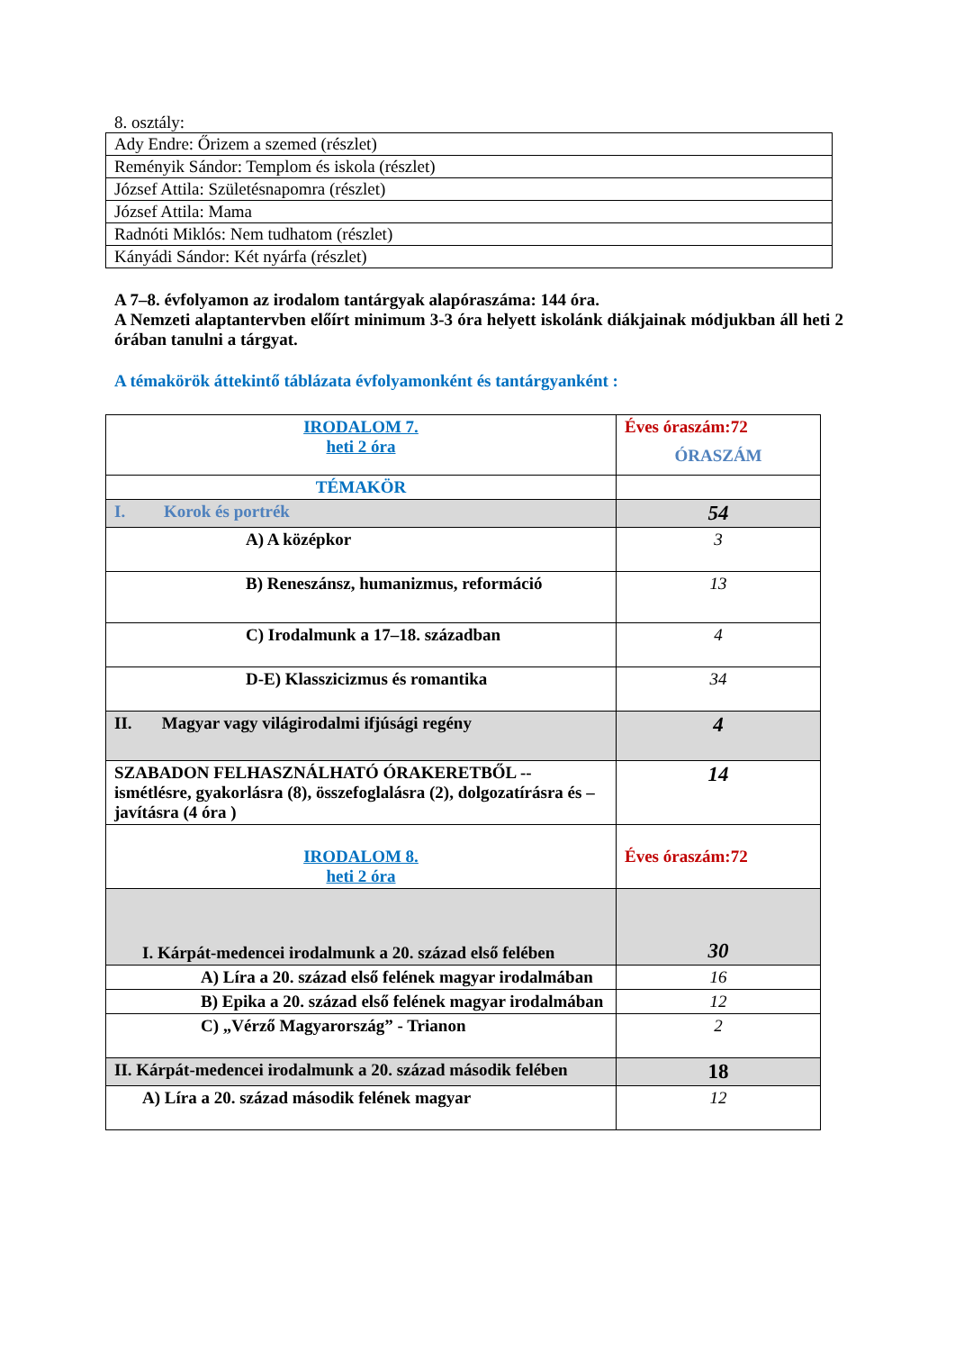8. osztály:
| Ady Endre: Őrizem a szemed (részlet) |
| Reményik Sándor: Templom és iskola (részlet) |
| József Attila: Születésnapomra (részlet) |
| József Attila: Mama |
| Radnóti Miklós: Nem tudhatom (részlet) |
| Kányádi Sándor: Két nyárfa (részlet) |
A 7–8. évfolyamon az irodalom tantárgyak alapóraszáma: 144 óra.
A Nemzeti alaptantervben előírt minimum 3-3 óra helyett iskolánk diákjainak módjukban áll heti 2 órában tanulni a tárgyat.
A témakörök áttekintő táblázata évfolyamonként és tantárgyanként :
| IRODALOM 7. heti 2 óra | Éves óraszám:72 ÓRASZÁM |
| TÉMAKÖR | |
| I. Korok és portrék | 54 |
| A) A középkor | 3 |
| B) Reneszánsz, humanizmus, reformáció | 13 |
| C) Irodalmunk a 17–18. században | 4 |
| D-E) Klasszicizmus és romantika | 34 |
| II. Magyar vagy világirodalmi ifjúsági regény | 4 |
| SZABADON FELHASZNÁLHATÓ ÓRAKERETBŐL -- ismétlésre, gyakorlásra (8), összefoglalásra (2), dolgozatírásra és – javításra (4 óra ) | 14 |
| IRODALOM 8. heti 2 óra | Éves óraszám:72 |
| I. Kárpát-medencei irodalmunk a 20. század első felében | 30 |
| A) Líra a 20. század első felének magyar irodalmában | 16 |
| B) Epika a 20. század első felének magyar irodalmában | 12 |
| C) „Vérző Magyarország” - Trianon | 2 |
| II. Kárpát-medencei irodalmunk a 20. század második felében | 18 |
| A) Líra a 20. század második felének magyar | 12 |